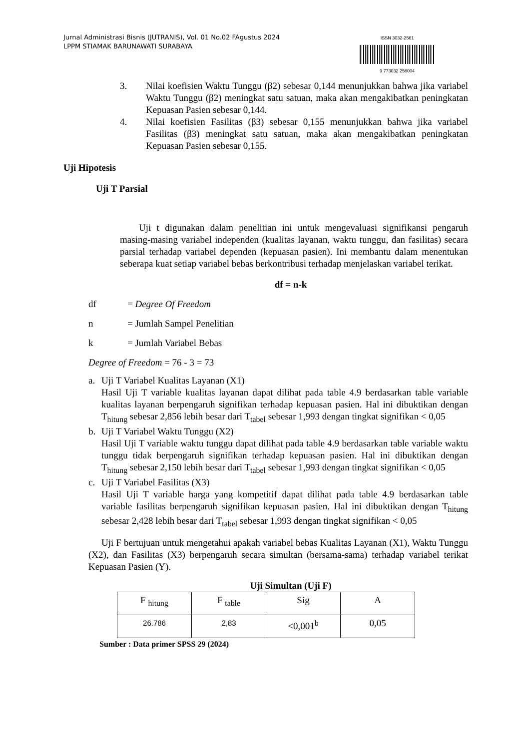Jurnal Administrasi Bisnis (JUTRANIS), Vol. 01 No.02 FAgustus 2024
LPPM STIAMAK BARUNAWATI SURABAYA
ISSN 3032-2561
9 773032 256004
3. Nilai koefisien Waktu Tunggu (β2) sebesar 0,144 menunjukkan bahwa jika variabel Waktu Tunggu (β2) meningkat satu satuan, maka akan mengakibatkan peningkatan Kepuasan Pasien sebesar 0,144.
4. Nilai koefisien Fasilitas (β3) sebesar 0,155 menunjukkan bahwa jika variabel Fasilitas (β3) meningkat satu satuan, maka akan mengakibatkan peningkatan Kepuasan Pasien sebesar 0,155.
Uji Hipotesis
Uji T Parsial
Uji t digunakan dalam penelitian ini untuk mengevaluasi signifikansi pengaruh masing-masing variabel independen (kualitas layanan, waktu tunggu, dan fasilitas) secara parsial terhadap variabel dependen (kepuasan pasien). Ini membantu dalam menentukan seberapa kuat setiap variabel bebas berkontribusi terhadap menjelaskan variabel terikat.
df = n-k
df = Degree Of Freedom
n = Jumlah Sampel Penelitian
k = Jumlah Variabel Bebas
Degree of Freedom = 76 - 3 = 73
a. Uji T Variabel Kualitas Layanan (X1)
Hasil Uji T variable kualitas layanan dapat dilihat pada table 4.9 berdasarkan table variable kualitas layanan berpengaruh signifikan terhadap kepuasan pasien. Hal ini dibuktikan dengan T<sub>hitung</sub> sebesar 2,856 lebih besar dari T<sub>tabel</sub> sebesar 1,993 dengan tingkat signifikan < 0,05
b. Uji T Variabel Waktu Tunggu (X2)
Hasil Uji T variable waktu tunggu dapat dilihat pada table 4.9 berdasarkan table variable waktu tunggu tidak berpengaruh signifikan terhadap kepuasan pasien. Hal ini dibuktikan dengan T<sub>hitung</sub> sebesar 2,150 lebih besar dari T<sub>tabel</sub> sebesar 1,993 dengan tingkat signifikan < 0,05
c. Uji T Variabel Fasilitas (X3)
Hasil Uji T variable harga yang kompetitif dapat dilihat pada table 4.9 berdasarkan table variable fasilitas berpengaruh signifikan kepuasan pasien. Hal ini dibuktikan dengan T<sub>hitung</sub> sebesar 2,428 lebih besar dari T<sub>tabel</sub> sebesar 1,993 dengan tingkat signifikan < 0,05
Uji F bertujuan untuk mengetahui apakah variabel bebas Kualitas Layanan (X1), Waktu Tunggu (X2), dan Fasilitas (X3) berpengaruh secara simultan (bersama-sama) terhadap variabel terikat Kepuasan Pasien (Y).
Uji Simultan (Uji F)
| F <sub>hitung</sub> | F <sub>table</sub> | Sig | A |
| 26.786 | 2,83 | <0,001<sup>b</sup> | 0,05 |
Sumber : Data primer SPSS 29 (2024)